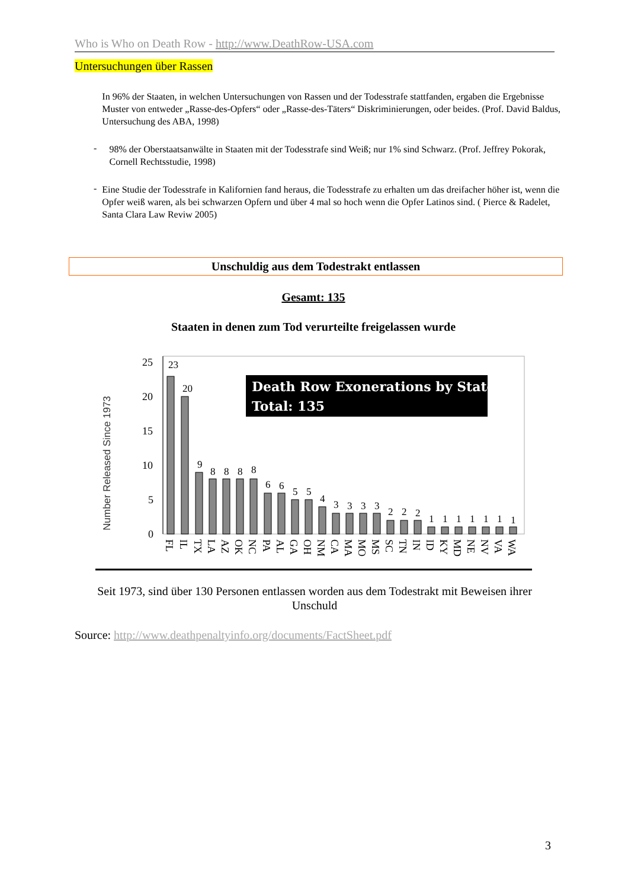Who is Who on Death Row - http://www.DeathRow-USA.com
Untersuchungen über Rassen
In 96% der Staaten, in welchen Untersuchungen von Rassen und der Todesstrafe stattfanden, ergaben die Ergebnisse Muster von entweder „Rasse-des-Opfers“ oder „Rasse-des-Täters“ Diskriminierungen, oder beides. (Prof. David Baldus, Untersuchung des ABA, 1998)
-
98% der Oberstaatsanwälte in Staaten mit der Todesstrafe sind Weiß; nur 1% sind Schwarz. (Prof. Jeffrey Pokorak, Cornell Rechtsstudie, 1998)
-
Eine Studie der Todesstrafe in Kalifornien fand heraus, die Todesstrafe zu erhalten um das dreifacher höher ist, wenn die Opfer weiß waren, als bei schwarzen Opfern und über 4 mal so hoch wenn die Opfer Latinos sind. ( Pierce & Radelet, Santa Clara Law Reviw 2005)
Unschuldig aus dem Todestrakt entlassen
Gesamt: 135
Staaten in denen zum Tod verurteilte freigelassen wurde
Number Released Since 1973
25
20
15
10
5
0
Death Row Exonerations by State
Total: 135
23
20
9
8
8
8
8
6
6
5
5
4
3
3
3
3
2
2
2
1
1
1
1
1
1
1
FL
IL
TX
LA
AZ
OK
NC
PA
AL
GA
OH
NM
CA
MA
MO
MS
SC
TN
IN
ID
KY
MD
NE
NV
VA
WA
Seit 1973, sind über 130 Personen entlassen worden aus dem Todestrakt mit Beweisen ihrer Unschuld
Source: http://www.deathpenaltyinfo.org/documents/FactSheet.pdf
3